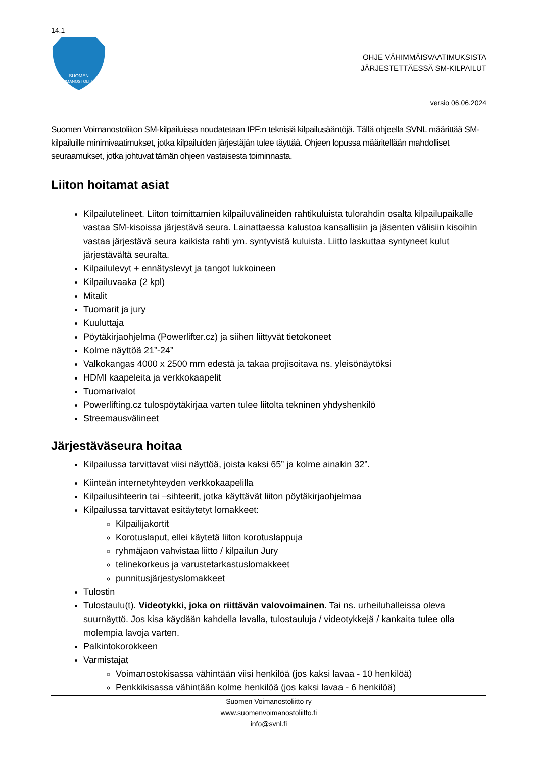14.1
SUOMEN
VOIMANOSTOLIITTO
OHJE VÄHIMMÄISVAATIMUKSISTA
JÄRJESTETTÄESSÄ SM-KILPAILUT
versio 06.06.2024
Suomen Voimanostoliiton SM-kilpailuissa noudatetaan IPF:n teknisiä kilpailusääntöjä. Tällä ohjeella SVNL määrittää SM-kilpailuille minimivaatimukset, jotka kilpailuiden järjestäjän tulee täyttää. Ohjeen lopussa määritellään mahdolliset seuraamukset, jotka johtuvat tämän ohjeen vastaisesta toiminnasta.
Liiton hoitamat asiat
Kilpailutelineet. Liiton toimittamien kilpailuvälineiden rahtikuluista tulorahdin osalta kilpailupaikalle vastaa SM-kisoissa järjestävä seura. Lainattaessa kalustoa kansallisiin ja jäsenten välisiin kisoihin vastaa järjestävä seura kaikista rahti ym. syntyvistä kuluista. Liitto laskuttaa syntyneet kulut järjestävältä seuralta.
Kilpailulevyt + ennätyslevyt ja tangot lukkoineen
Kilpailuvaaka (2 kpl)
Mitalit
Tuomarit ja jury
Kuuluttaja
Pöytäkirjaohjelma (Powerlifter.cz) ja siihen liittyvät tietokoneet
Kolme näyttöä 21”-24”
Valkokangas 4000 x 2500 mm edestä ja takaa projisoitava ns. yleisönäytöksi
HDMI kaapeleita ja verkkokaapelit
Tuomarivalot
Powerlifting.cz tulospöytäkirjaa varten tulee liitolta tekninen yhdyshenkilö
Streemausvälineet
Järjestäväseura hoitaa
Kilpailussa tarvittavat viisi näyttöä, joista kaksi 65” ja kolme ainakin 32”.
Kiinteän internetyhteyden verkkokaapelilla
Kilpailusihteerin tai –sihteerit, jotka käyttävät liiton pöytäkirjaohjelmaa
Kilpailussa tarvittavat esitäytetyt lomakkeet:
Kilpailijakortit
Korotuslaput, ellei käytetä liiton korotuslappuja
ryhmäjaon vahvistaa liitto / kilpailun Jury
telinekorkeus ja varustetarkastuslomakkeet
punnitusjärjestyslomakkeet
Tulostin
Tulostaulu(t). Videotykki, joka on riittävän valovoimainen. Tai ns. urheiluhalleissa oleva suurnäyttö. Jos kisa käydään kahdella lavalla, tulostauluja / videotykkejä / kankaita tulee olla molempia lavoja varten.
Palkintokorokkeen
Varmistajat
Voimanostokisassa vähintään viisi henkilöä (jos kaksi lavaa - 10 henkilöä)
Penkkikisassa vähintään kolme henkilöä (jos kaksi lavaa - 6 henkilöä)
Suomen Voimanostoliitto ry
www.suomenvoimanostoliitto.fi
info@svnl.fi